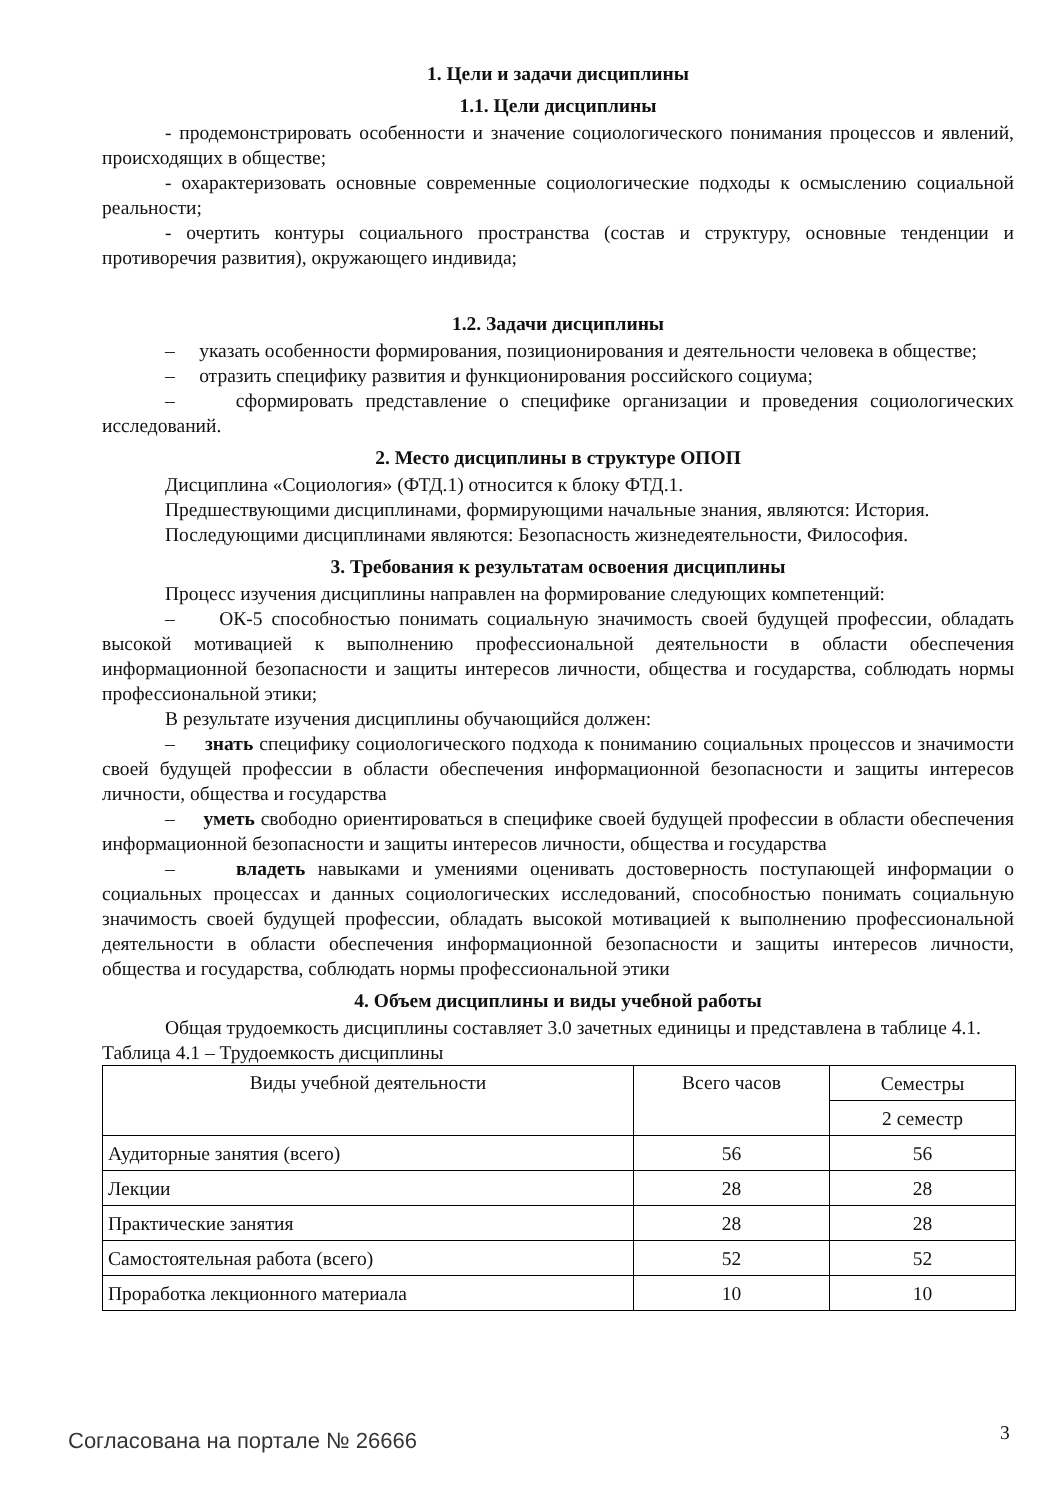1. Цели и задачи дисциплины
1.1. Цели дисциплины
- продемонстрировать особенности и значение социологического понимания процессов и явлений, происходящих в обществе;
- охарактеризовать основные современные социологические подходы к осмыслению социальной реальности;
- очертить контуры социального пространства (состав и структуру, основные тенденции и противоречия развития), окружающего индивида;
1.2. Задачи дисциплины
– указать особенности формирования, позиционирования и деятельности человека в обществе;
– отразить специфику развития и функционирования российского социума;
– сформировать представление о специфике организации и проведения социологических исследований.
2. Место дисциплины в структуре ОПОП
Дисциплина «Социология» (ФТД.1) относится к блоку ФТД.1.
Предшествующими дисциплинами, формирующими начальные знания, являются: История.
Последующими дисциплинами являются: Безопасность жизнедеятельности, Философия.
3. Требования к результатам освоения дисциплины
Процесс изучения дисциплины направлен на формирование следующих компетенций:
– ОК-5 способностью понимать социальную значимость своей будущей профессии, обладать высокой мотивацией к выполнению профессиональной деятельности в области обеспечения информационной безопасности и защиты интересов личности, общества и государства, соблюдать нормы профессиональной этики;
В результате изучения дисциплины обучающийся должен:
– знать специфику социологического подхода к пониманию социальных процессов и значимости своей будущей профессии в области обеспечения информационной безопасности и защиты интересов личности, общества и государства
– уметь свободно ориентироваться в специфике своей будущей профессии в области обеспечения информационной безопасности и защиты интересов личности, общества и государства
– владеть навыками и умениями оценивать достоверность поступающей информации о социальных процессах и данных социологических исследований, способностью понимать социальную значимость своей будущей профессии, обладать высокой мотивацией к выполнению профессиональной деятельности в области обеспечения информационной безопасности и защиты интересов личности, общества и государства, соблюдать нормы профессиональной этики
4. Объем дисциплины и виды учебной работы
Общая трудоемкость дисциплины составляет 3.0 зачетных единицы и представлена в таблице 4.1.
Таблица 4.1 – Трудоемкость дисциплины
| Виды учебной деятельности | Всего часов | Семестры |
| --- | --- | --- |
| | | 2 семестр |
| Аудиторные занятия (всего) | 56 | 56 |
| Лекции | 28 | 28 |
| Практические занятия | 28 | 28 |
| Самостоятельная работа (всего) | 52 | 52 |
| Проработка лекционного материала | 10 | 10 |
Согласована на портале № 26666 3